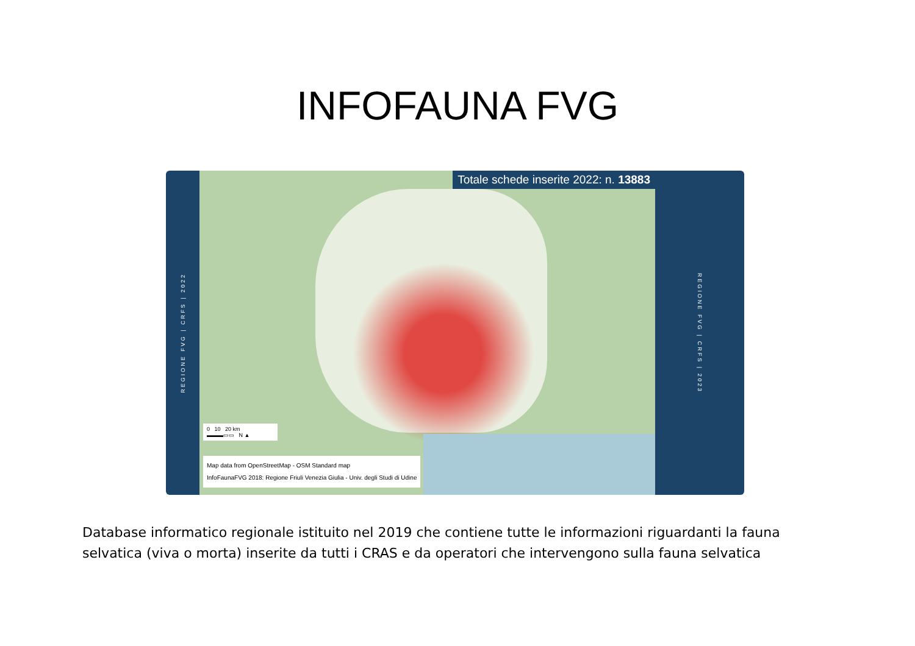INFOFAUNA FVG
REGIONE FVG | CRFS | 2022
Totale schede inserite 2022: n. 13883
0 10 20 km
▬▬▬▭▭ N ▲
Map data from OpenStreetMap - OSM Standard map
InfoFaunaFVG 2018: Regione Friuli Venezia Giulia - Univ. degli Studi di Udine
REGIONE FVG | CRFS | 2023
Database informatico regionale istituito nel 2019 che contiene tutte le informazioni riguardanti la fauna selvatica (viva o morta) inserite da tutti i CRAS e da operatori che intervengono sulla fauna selvatica